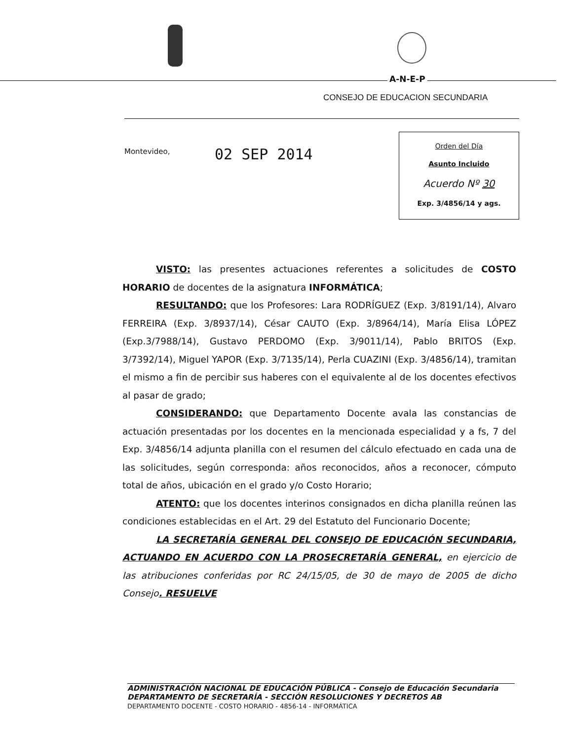A-N-E-P
CONSEJO DE EDUCACION SECUNDARIA
Montevideo, 02 SEP 2014
Orden del Día
Asunto Incluido
Acuerdo Nº 30
Exp. 3/4856/14 y ags.
VISTO: las presentes actuaciones referentes a solicitudes de COSTO HORARIO de docentes de la asignatura INFORMÁTICA;
RESULTANDO: que los Profesores: Lara RODRÍGUEZ (Exp. 3/8191/14), Alvaro FERREIRA (Exp. 3/8937/14), César CAUTO (Exp. 3/8964/14), María Elisa LÓPEZ (Exp.3/7988/14), Gustavo PERDOMO (Exp. 3/9011/14), Pablo BRITOS (Exp. 3/7392/14), Miguel YAPOR (Exp. 3/7135/14), Perla CUAZINI (Exp. 3/4856/14), tramitan el mismo a fin de percibir sus haberes con el equivalente al de los docentes efectivos al pasar de grado;
CONSIDERANDO: que Departamento Docente avala las constancias de actuación presentadas por los docentes en la mencionada especialidad y a fs, 7 del Exp. 3/4856/14 adjunta planilla con el resumen del cálculo efectuado en cada una de las solicitudes, según corresponda: años reconocidos, años a reconocer, cómputo total de años, ubicación en el grado y/o Costo Horario;
ATENTO: que los docentes interinos consignados en dicha planilla reúnen las condiciones establecidas en el Art. 29 del Estatuto del Funcionario Docente;
LA SECRETARÍA GENERAL DEL CONSEJO DE EDUCACIÓN SECUNDARIA, ACTUANDO EN ACUERDO CON LA PROSECRETARÍA GENERAL, en ejercicio de las atribuciones conferidas por RC 24/15/05, de 30 de mayo de 2005 de dicho Consejo. RESUELVE
ADMINISTRACIÓN NACIONAL DE EDUCACIÓN PÚBLICA - Consejo de Educación Secundaria
DEPARTAMENTO DE SECRETARÍA - SECCIÓN RESOLUCIONES Y DECRETOS AB
DEPARTAMENTO DOCENTE - COSTO HORARIO - 4856-14 - INFORMÁTICA